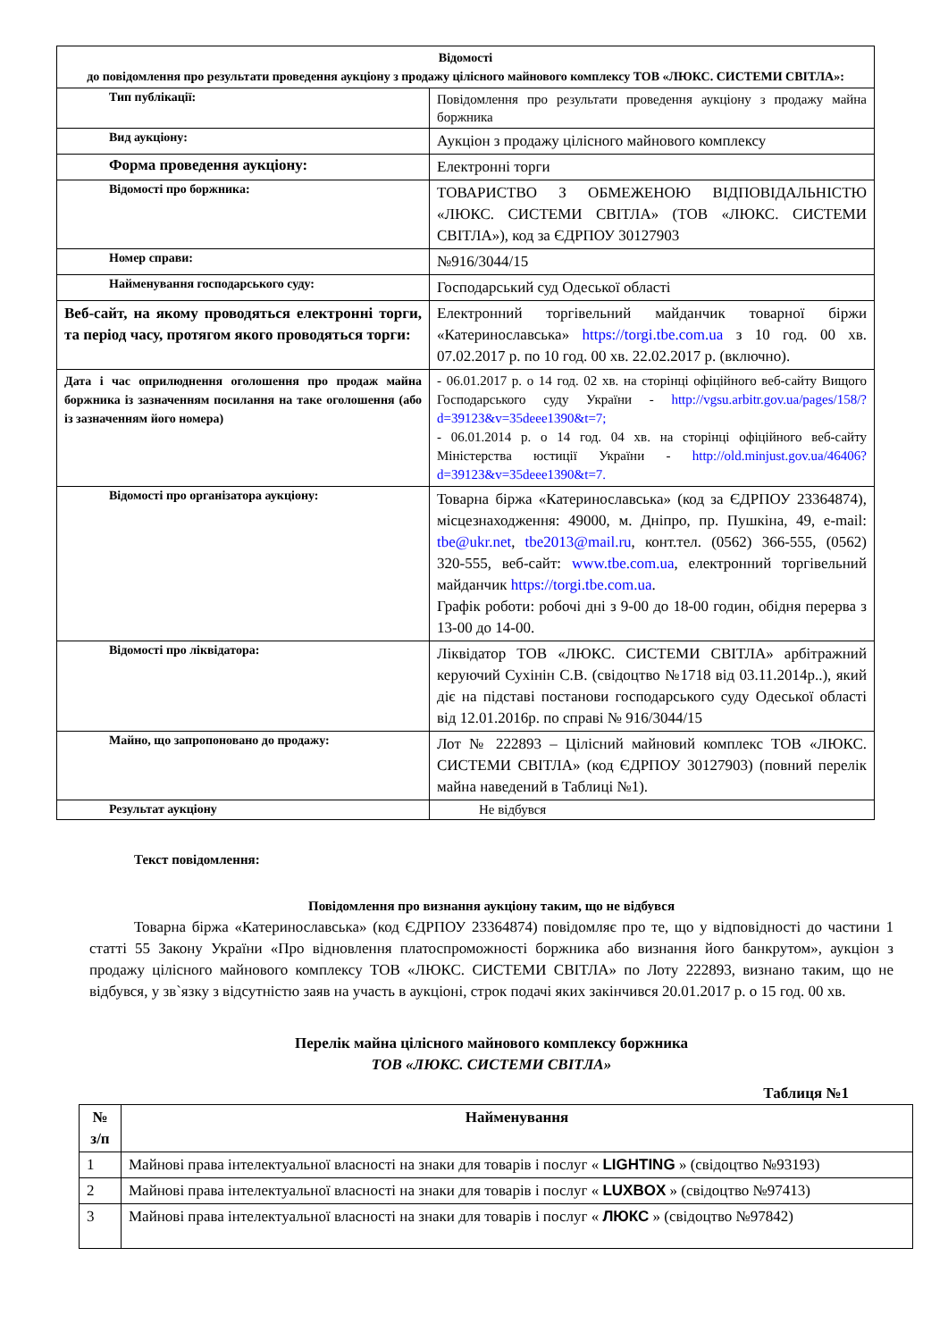| Відомості до повідомлення про результати проведення аукціону з продажу цілісного майнового комплексу ТОВ «ЛЮКС. СИСТЕМИ СВІТЛА»: | |
| Тип публікації: | Повідомлення про результати проведення аукціону з продажу майна боржника |
| Вид аукціону: | Аукціон з продажу цілісного майнового комплексу |
| Форма проведення аукціону: | Електронні торги |
| Відомості про боржника: | ТОВАРИСТВО З ОБМЕЖЕНОЮ ВІДПОВІДАЛЬНІСТЮ «ЛЮКС. СИСТЕМИ СВІТЛА» (ТОВ «ЛЮКС. СИСТЕМИ СВІТЛА»), код за ЄДРПОУ 30127903 |
| Номер справи: | №916/3044/15 |
| Найменування господарського суду: | Господарський суд Одеської області |
| Веб-сайт, на якому проводяться електронні торги, та період часу, протягом якого проводяться торги: | Електронний торгівельний майданчик товарної біржи «Катеринославська» https://torgi.tbe.com.ua з 10 год. 00 хв. 07.02.2017 р. по 10 год. 00 хв. 22.02.2017 р. (включно). |
| Дата і час оприлюднення оголошення про продаж майна боржника із зазначенням посилання на таке оголошення (або із зазначенням його номера) | - 06.01.2017 р. о 14 год. 02 хв. на сторінці офіційного веб-сайту Вищого Господарського суду України - http://vgsu.arbitr.gov.ua/pages/158/?d=39123&v=35deee1390&t=7; - 06.01.2014 р. о 14 год. 04 хв. на сторінці офіційного веб-сайту Міністерства юстиції України - http://old.minjust.gov.ua/46406?d=39123&v=35deee1390&t=7. |
| Відомості про організатора аукціону: | Товарна біржа «Катеринославська» (код за ЄДРПОУ 23364874), місцезнаходження: 49000, м. Дніпро, пр. Пушкіна, 49, e-mail: tbe@ukr.net , tbe2013@mail.ru , конт.тел. (0562) 366-555, (0562) 320-555, веб-сайт: www.tbe.com.ua , електронний торгівельний майданчик https://torgi.tbe.com.ua . Графік роботи: робочі дні з 9-00 до 18-00 годин, обідня перерва з 13-00 до 14-00. |
| Відомості про ліквідатора: | Ліквідатор ТОВ «ЛЮКС. СИСТЕМИ СВІТЛА» арбітражний керуючий Сухінін С.В. (свідоцтво №1718 від 03.11.2014р..), який діє на підставі постанови господарського суду Одеської області від 12.01.2016р. по справі № 916/3044/15 |
| Майно, що запропоновано до продажу: | Лот № 222893 – Цілісний майновий комплекс ТОВ «ЛЮКС. СИСТЕМИ СВІТЛА» (код ЄДРПОУ 30127903) (повний перелік майна наведений в Таблиці №1). |
| Результат аукціону | Не відбувся |
Текст повідомлення:
Повідомлення про визнання аукціону таким, що не відбувся
Товарна біржа «Катеринославська» (код ЄДРПОУ 23364874) повідомляє про те, що у відповідності до частини 1 статті 55 Закону України «Про відновлення платоспроможності боржника або визнання його банкрутом», аукціон з продажу цілісного майнового комплексу ТОВ «ЛЮКС. СИСТЕМИ СВІТЛА» по Лоту 222893, визнано таким, що не відбувся, у зв`язку з відсутністю заяв на участь в аукціоні, строк подачі яких закінчився 20.01.2017 р. о 15 год. 00 хв.
Перелік майна цілісного майнового комплексу боржника
ТОВ «ЛЮКС. СИСТЕМИ СВІТЛА»
Таблиця №1
| № з/п | Найменування |
| --- | --- |
| 1 | Майнові права інтелектуальної власності на знаки для товарів і послуг « LIGHTING » (свідоцтво №93193) |
| 2 | Майнові права інтелектуальної власності на знаки для товарів і послуг « LUXBOX » (свідоцтво №97413) |
| 3 | Майнові права інтелектуальної власності на знаки для товарів і послуг « ЛЮКС » (свідоцтво №97842) |